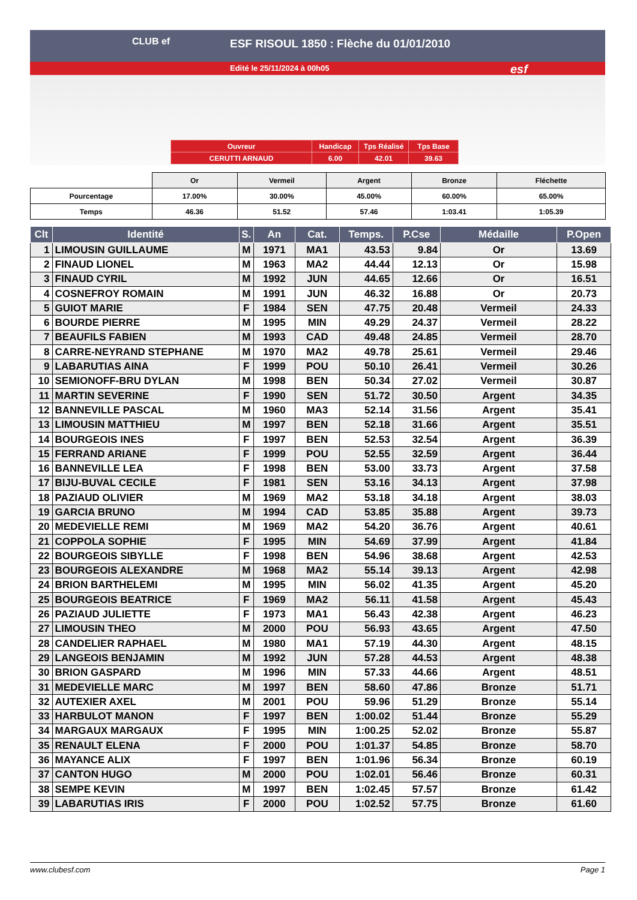CLUB ef
ESF RISOUL 1850 : Flèche du 01/01/2010
Edité le 25/11/2024 à 00h05
esf
| Ouvreur | Handicap | Tps Réalisé | Tps Base |
| CERUTTI ARNAUD | 6.00 | 42.01 | 39.63 |
| | Or | Vermeil | Argent | Bronze | Fléchette |
| Pourcentage | 17.00% | 30.00% | 45.00% | 60.00% | 65.00% |
| Temps | 46.36 | 51.52 | 57.46 | 1:03.41 | 1:05.39 |
| Clt | Identité | S. | An | Cat. | Temps. | P.Cse | Médaille | P.Open |
| --- | --- | --- | --- | --- | --- | --- | --- | --- |
| 1 | LIMOUSIN GUILLAUME | M | 1971 | MA1 | 43.53 | 9.84 | Or | 13.69 |
| 2 | FINAUD LIONEL | M | 1963 | MA2 | 44.44 | 12.13 | Or | 15.98 |
| 3 | FINAUD CYRIL | M | 1992 | JUN | 44.65 | 12.66 | Or | 16.51 |
| 4 | COSNEFROY ROMAIN | M | 1991 | JUN | 46.32 | 16.88 | Or | 20.73 |
| 5 | GUIOT MARIE | F | 1984 | SEN | 47.75 | 20.48 | Vermeil | 24.33 |
| 6 | BOURDE PIERRE | M | 1995 | MIN | 49.29 | 24.37 | Vermeil | 28.22 |
| 7 | BEAUFILS FABIEN | M | 1993 | CAD | 49.48 | 24.85 | Vermeil | 28.70 |
| 8 | CARRE-NEYRAND STEPHANE | M | 1970 | MA2 | 49.78 | 25.61 | Vermeil | 29.46 |
| 9 | LABARUTIAS AINA | F | 1999 | POU | 50.10 | 26.41 | Vermeil | 30.26 |
| 10 | SEMIONOFF-BRU DYLAN | M | 1998 | BEN | 50.34 | 27.02 | Vermeil | 30.87 |
| 11 | MARTIN SEVERINE | F | 1990 | SEN | 51.72 | 30.50 | Argent | 34.35 |
| 12 | BANNEVILLE PASCAL | M | 1960 | MA3 | 52.14 | 31.56 | Argent | 35.41 |
| 13 | LIMOUSIN MATTHIEU | M | 1997 | BEN | 52.18 | 31.66 | Argent | 35.51 |
| 14 | BOURGEOIS INES | F | 1997 | BEN | 52.53 | 32.54 | Argent | 36.39 |
| 15 | FERRAND ARIANE | F | 1999 | POU | 52.55 | 32.59 | Argent | 36.44 |
| 16 | BANNEVILLE LEA | F | 1998 | BEN | 53.00 | 33.73 | Argent | 37.58 |
| 17 | BIJU-BUVAL CECILE | F | 1981 | SEN | 53.16 | 34.13 | Argent | 37.98 |
| 18 | PAZIAUD OLIVIER | M | 1969 | MA2 | 53.18 | 34.18 | Argent | 38.03 |
| 19 | GARCIA BRUNO | M | 1994 | CAD | 53.85 | 35.88 | Argent | 39.73 |
| 20 | MEDEVIELLE REMI | M | 1969 | MA2 | 54.20 | 36.76 | Argent | 40.61 |
| 21 | COPPOLA SOPHIE | F | 1995 | MIN | 54.69 | 37.99 | Argent | 41.84 |
| 22 | BOURGEOIS SIBYLLE | F | 1998 | BEN | 54.96 | 38.68 | Argent | 42.53 |
| 23 | BOURGEOIS ALEXANDRE | M | 1968 | MA2 | 55.14 | 39.13 | Argent | 42.98 |
| 24 | BRION BARTHELEMI | M | 1995 | MIN | 56.02 | 41.35 | Argent | 45.20 |
| 25 | BOURGEOIS BEATRICE | F | 1969 | MA2 | 56.11 | 41.58 | Argent | 45.43 |
| 26 | PAZIAUD JULIETTE | F | 1973 | MA1 | 56.43 | 42.38 | Argent | 46.23 |
| 27 | LIMOUSIN THEO | M | 2000 | POU | 56.93 | 43.65 | Argent | 47.50 |
| 28 | CANDELIER RAPHAEL | M | 1980 | MA1 | 57.19 | 44.30 | Argent | 48.15 |
| 29 | LANGEOIS BENJAMIN | M | 1992 | JUN | 57.28 | 44.53 | Argent | 48.38 |
| 30 | BRION GASPARD | M | 1996 | MIN | 57.33 | 44.66 | Argent | 48.51 |
| 31 | MEDEVIELLE MARC | M | 1997 | BEN | 58.60 | 47.86 | Bronze | 51.71 |
| 32 | AUTEXIER AXEL | M | 2001 | POU | 59.96 | 51.29 | Bronze | 55.14 |
| 33 | HARBULOT MANON | F | 1997 | BEN | 1:00.02 | 51.44 | Bronze | 55.29 |
| 34 | MARGAUX MARGAUX | F | 1995 | MIN | 1:00.25 | 52.02 | Bronze | 55.87 |
| 35 | RENAULT ELENA | F | 2000 | POU | 1:01.37 | 54.85 | Bronze | 58.70 |
| 36 | MAYANCE ALIX | F | 1997 | BEN | 1:01.96 | 56.34 | Bronze | 60.19 |
| 37 | CANTON HUGO | M | 2000 | POU | 1:02.01 | 56.46 | Bronze | 60.31 |
| 38 | SEMPE KEVIN | M | 1997 | BEN | 1:02.45 | 57.57 | Bronze | 61.42 |
| 39 | LABARUTIAS IRIS | F | 2000 | POU | 1:02.52 | 57.75 | Bronze | 61.60 |
www.clubesf.com Page 1